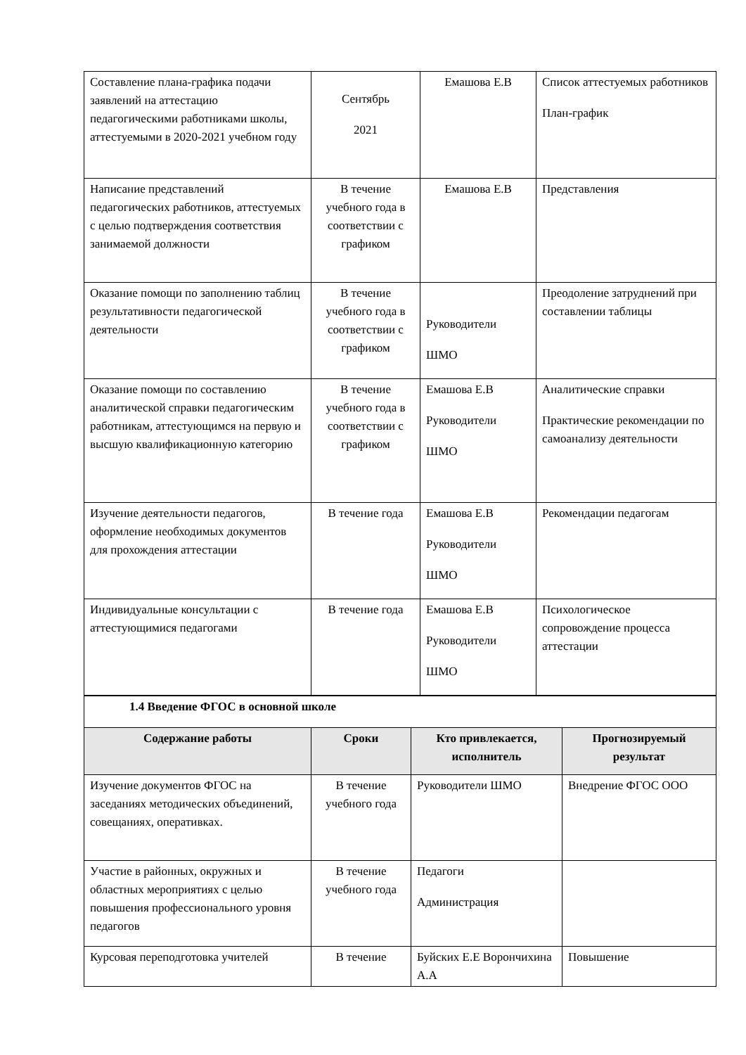| Составление плана-графика подачи заявлений на аттестацию педагогическими работниками школы, аттестуемыми в 2020-2021 учебном году | Сентябрь 2021 | Емашова Е.В | Список аттестуемых работников План-график |
| Написание представлений педагогических работников, аттестуемых с целью подтверждения соответствия занимаемой должности | В течение учебного года в соответствии с графиком | Емашова Е.В | Представления |
| Оказание помощи по заполнению таблиц результативности педагогической деятельности | В течение учебного года в соответствии с графиком | Руководители ШМО | Преодоление затруднений при составлении таблицы |
| Оказание помощи по составлению аналитической справки педагогическим работникам, аттестующимся на первую и высшую квалификационную категорию | В течение учебного года в соответствии с графиком | Емашова Е.В Руководители ШМО | Аналитические справки Практические рекомендации по самоанализу деятельности |
| Изучение деятельности педагогов, оформление необходимых документов для прохождения аттестации | В течение года | Емашова Е.В Руководители ШМО | Рекомендации педагогам |
| Индивидуальные консультации с аттестующимися педагогами | В течение года | Емашова Е.В Руководители ШМО | Психологическое сопровождение процесса аттестации |
| 1.4 Введение ФГОС в основной школе | | | |
| Содержание работы | Сроки | Кто привлекается, исполнитель | Прогнозируемый результат |
| Изучение документов ФГОС на заседаниях методических объединений, совещаниях, оперативках. | В течение учебного года | Руководители ШМО | Внедрение ФГОС ООО |
| Участие в районных, окружных и областных мероприятиях с целью повышения профессионального уровня педагогов | В течение учебного года | Педагоги Администрация | |
| Курсовая переподготовка учителей | В течение | Буйских Е.Е Ворончихина А.А | Повышение |